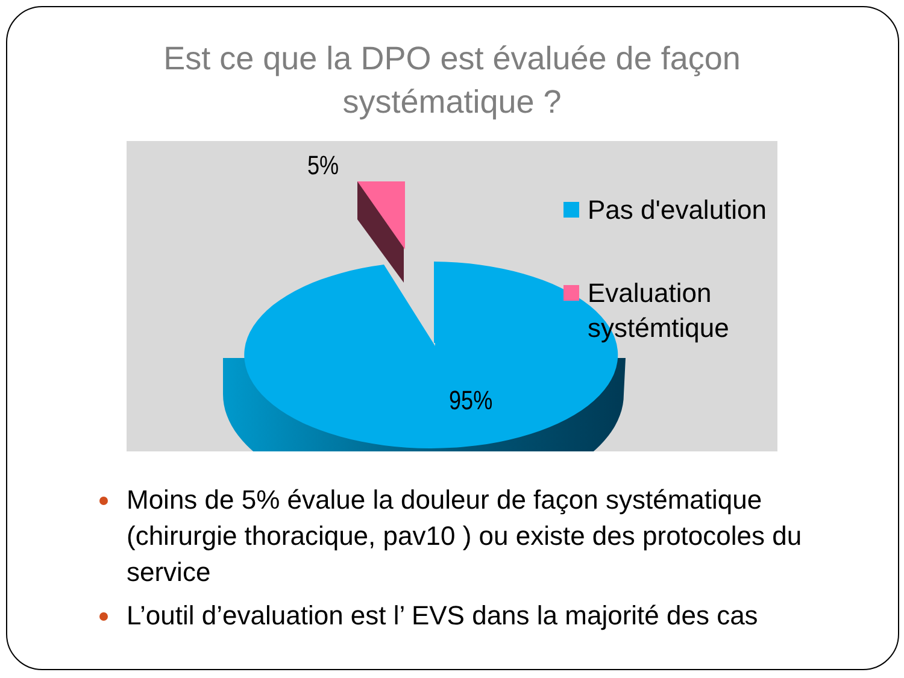Est ce que la DPO est évaluée de façon
systématique ?
5%
95%
Pas d'evalution
Evaluation
systémtique
Moins de 5% évalue la douleur de façon systématique (chirurgie thoracique, pav10 ) ou existe des protocoles du service
L’outil d’evaluation est l’ EVS dans la majorité des cas